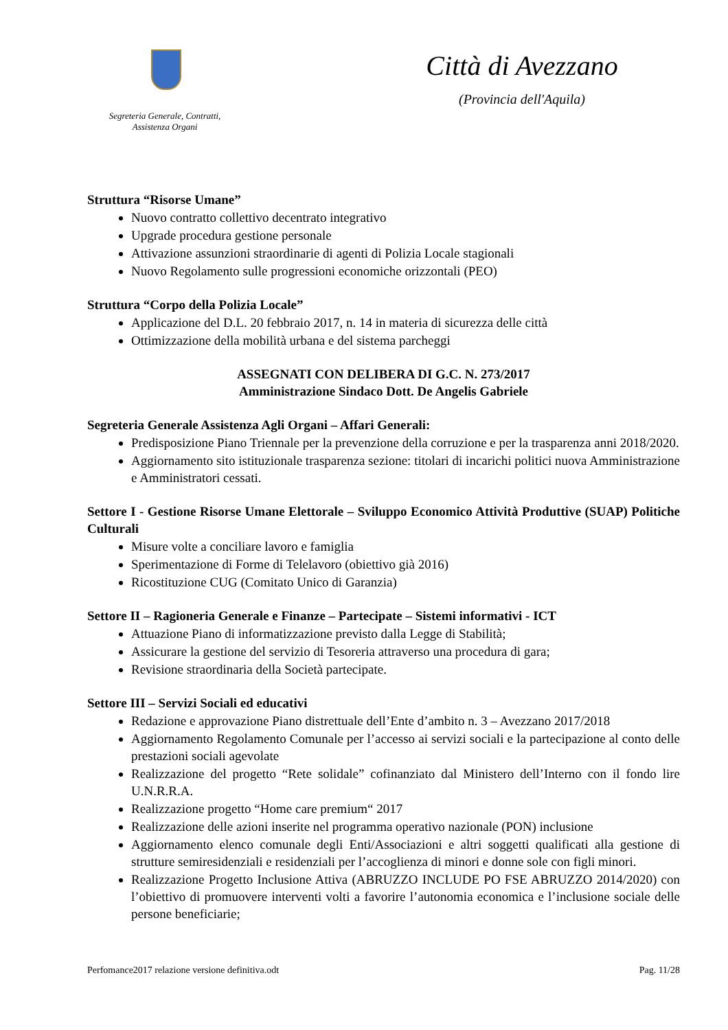Segreteria Generale, Contratti,
Assistenza Organi
Città di Avezzano
(Provincia dell'Aquila)
Struttura “Risorse Umane”
Nuovo contratto collettivo decentrato integrativo
Upgrade procedura gestione personale
Attivazione assunzioni straordinarie di agenti di Polizia Locale stagionali
Nuovo Regolamento sulle progressioni economiche orizzontali (PEO)
Struttura “Corpo della Polizia Locale”
Applicazione del D.L. 20 febbraio 2017, n. 14 in materia di sicurezza delle città
Ottimizzazione della mobilità urbana e del sistema parcheggi
ASSEGNATI CON DELIBERA DI G.C. N. 273/2017
Amministrazione Sindaco Dott. De Angelis Gabriele
Segreteria Generale Assistenza Agli Organi – Affari Generali:
Predisposizione Piano Triennale per la prevenzione della corruzione e per la trasparenza anni 2018/2020.
Aggiornamento sito istituzionale trasparenza sezione: titolari di incarichi politici nuova Amministrazione e Amministratori cessati.
Settore I - Gestione Risorse Umane Elettorale – Sviluppo Economico Attività Produttive (SUAP) Politiche Culturali
Misure volte a conciliare lavoro e famiglia
Sperimentazione di Forme di Telelavoro (obiettivo già 2016)
Ricostituzione CUG (Comitato Unico di Garanzia)
Settore II – Ragioneria Generale e Finanze – Partecipate – Sistemi informativi - ICT
Attuazione Piano di informatizzazione previsto dalla Legge di Stabilità;
Assicurare la gestione del servizio di Tesoreria attraverso una procedura di gara;
Revisione straordinaria della Società partecipate.
Settore III – Servizi Sociali ed educativi
Redazione e approvazione Piano distrettuale dell’Ente d’ambito n. 3 – Avezzano 2017/2018
Aggiornamento Regolamento Comunale per l’accesso ai servizi sociali e la partecipazione al conto delle prestazioni sociali agevolate
Realizzazione del progetto “Rete solidale” cofinanziato dal Ministero dell’Interno con il fondo lire U.N.R.R.A.
Realizzazione progetto “Home care premium“ 2017
Realizzazione delle azioni inserite nel programma operativo nazionale (PON) inclusione
Aggiornamento elenco comunale degli Enti/Associazioni e altri soggetti qualificati alla gestione di strutture semiresidenziali e residenziali per l’accoglienza di minori e donne sole con figli minori.
Realizzazione Progetto Inclusione Attiva (ABRUZZO INCLUDE PO FSE ABRUZZO 2014/2020) con l’obiettivo di promuovere interventi volti a favorire l’autonomia economica e l’inclusione sociale delle persone beneficiarie;
Perfomance2017 relazione versione definitiva.odt Pag. 11/28